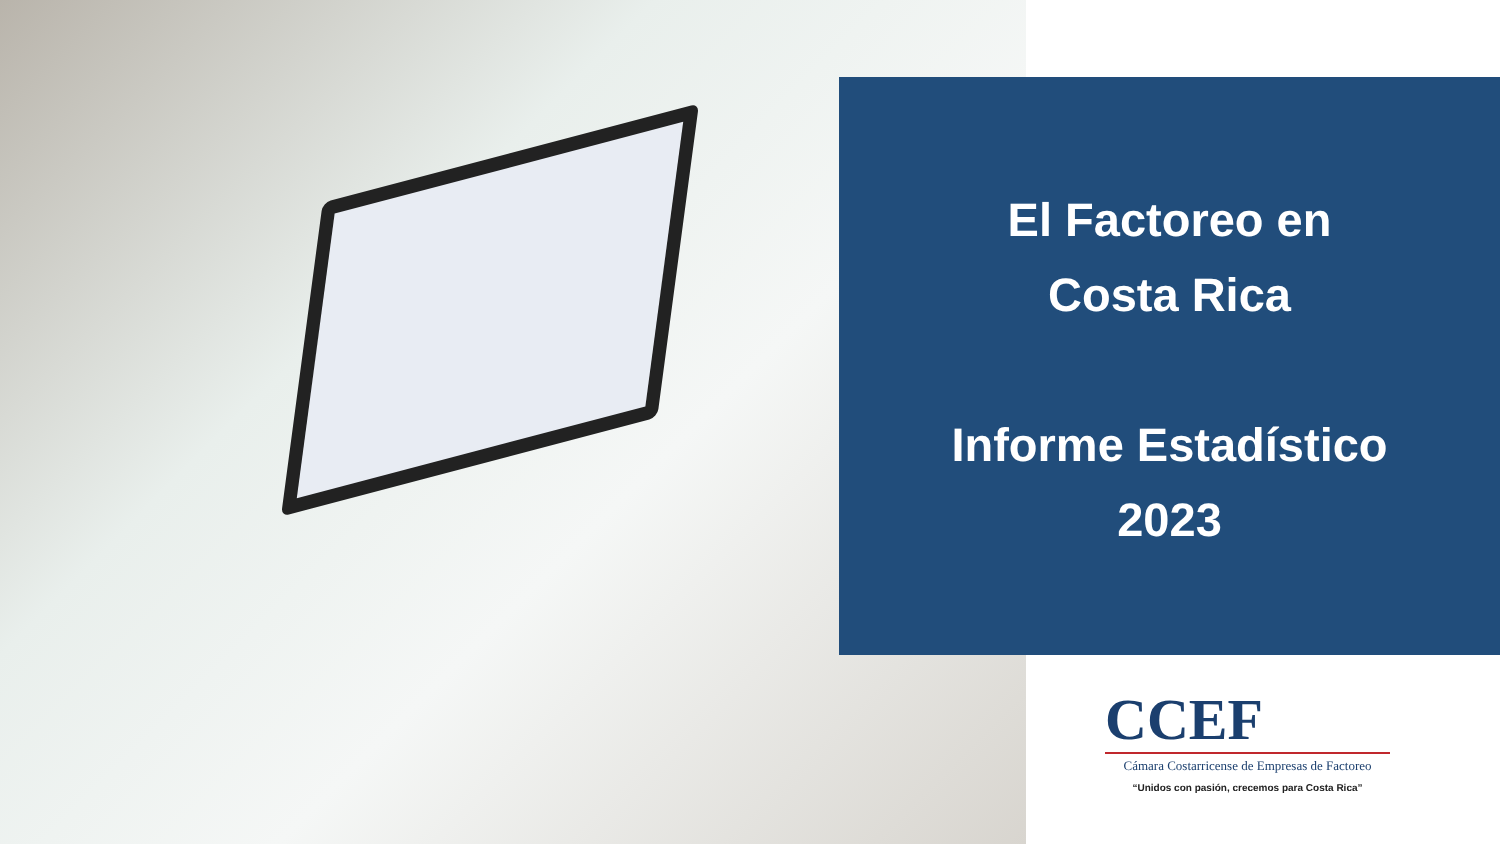El Factoreo en
Costa Rica
Informe Estadístico
2023
CCEF
Cámara Costarricense de Empresas de Factoreo
“Unidos con pasión, crecemos para Costa Rica”